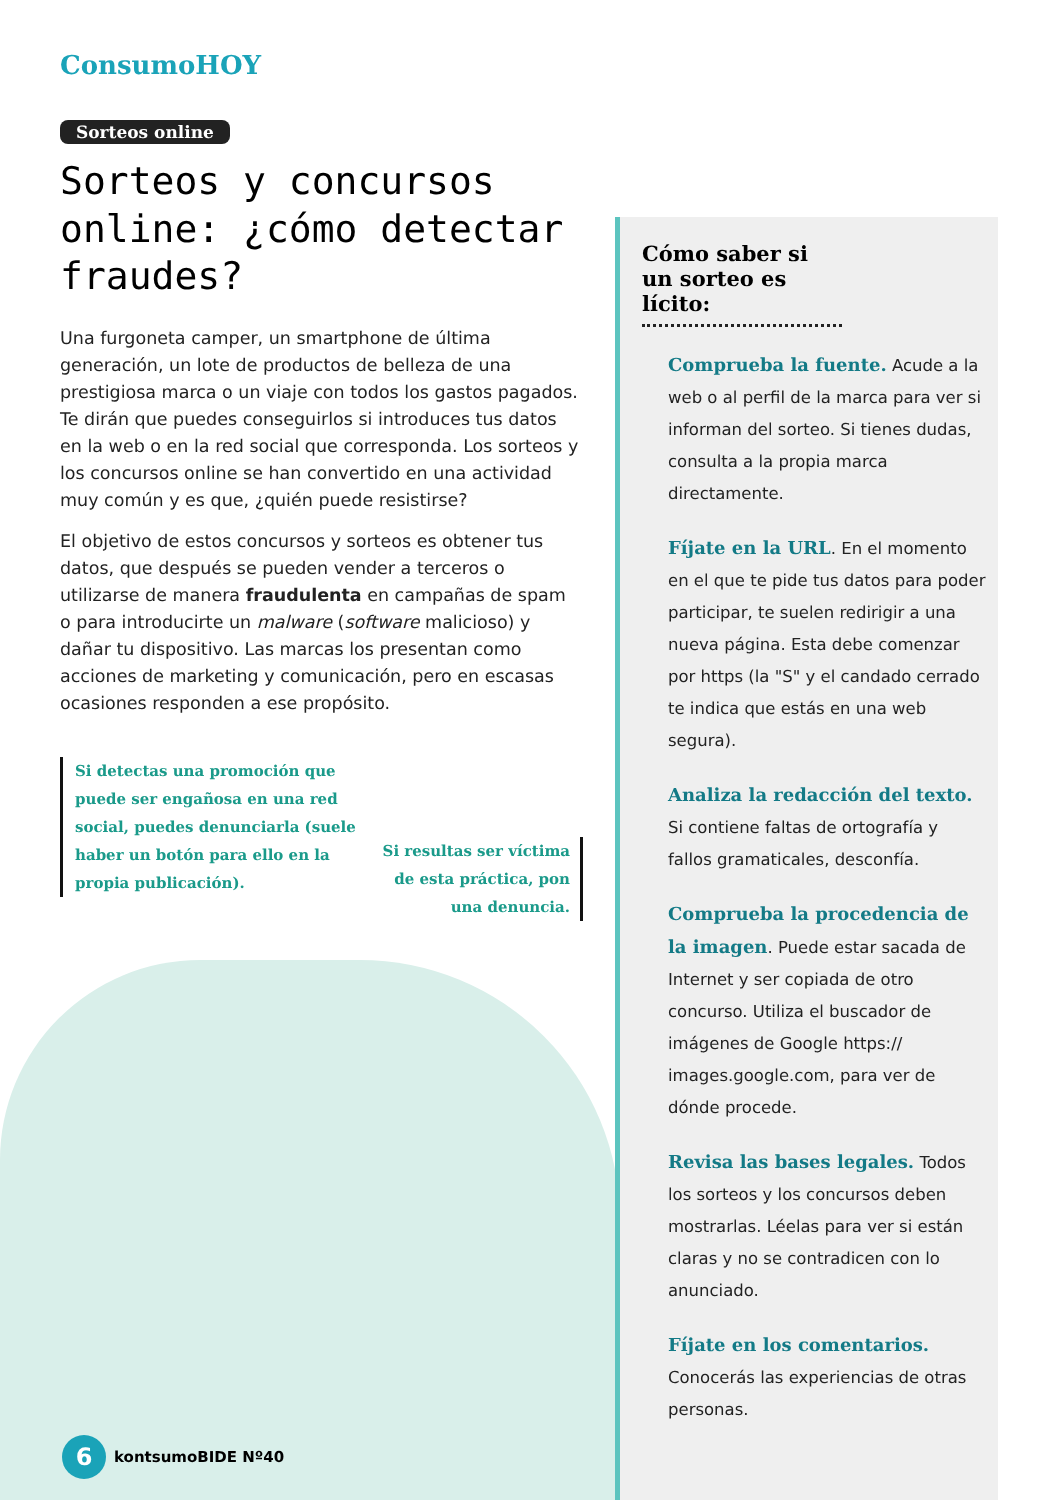ConsumoHOY
Sorteos online
Sorteos y concursos online: ¿cómo detectar fraudes?
Una furgoneta camper, un smartphone de última generación, un lote de productos de belleza de una prestigiosa marca o un viaje con todos los gastos pagados. Te dirán que puedes conseguirlos si introduces tus datos en la web o en la red social que corresponda. Los sorteos y los concursos online se han convertido en una actividad muy común y es que, ¿quién puede resistirse?
El objetivo de estos concursos y sorteos es obtener tus datos, que después se pueden vender a terceros o utilizarse de manera fraudulenta en campañas de spam o para introducirte un malware (software malicioso) y dañar tu dispositivo. Las marcas los presentan como acciones de marketing y comunicación, pero en escasas ocasiones responden a ese propósito.
Si detectas una promoción que puede ser engañosa en una red social, puedes denunciarla (suele haber un botón para ello en la propia publicación).
Si resultas ser víctima de esta práctica, pon una denuncia.
Cómo saber si un sorteo es lícito:
Comprueba la fuente. Acude a la web o al perfil de la marca para ver si informan del sorteo. Si tienes dudas, consulta a la propia marca directamente.
Fíjate en la URL. En el momento en el que te pide tus datos para poder participar, te suelen redirigir a una nueva página. Esta debe comenzar por https (la "S" y el candado cerrado te indica que estás en una web segura).
Analiza la redacción del texto. Si contiene faltas de ortografía y fallos gramaticales, desconfía.
Comprueba la procedencia de la imagen. Puede estar sacada de Internet y ser copiada de otro concurso. Utiliza el buscador de imágenes de Google https:// images.google.com, para ver de dónde procede.
Revisa las bases legales. Todos los sorteos y los concursos deben mostrarlas. Léelas para ver si están claras y no se contradicen con lo anunciado.
Fíjate en los comentarios. Conocerás las experiencias de otras personas.
6
kontsumoBIDE Nº40